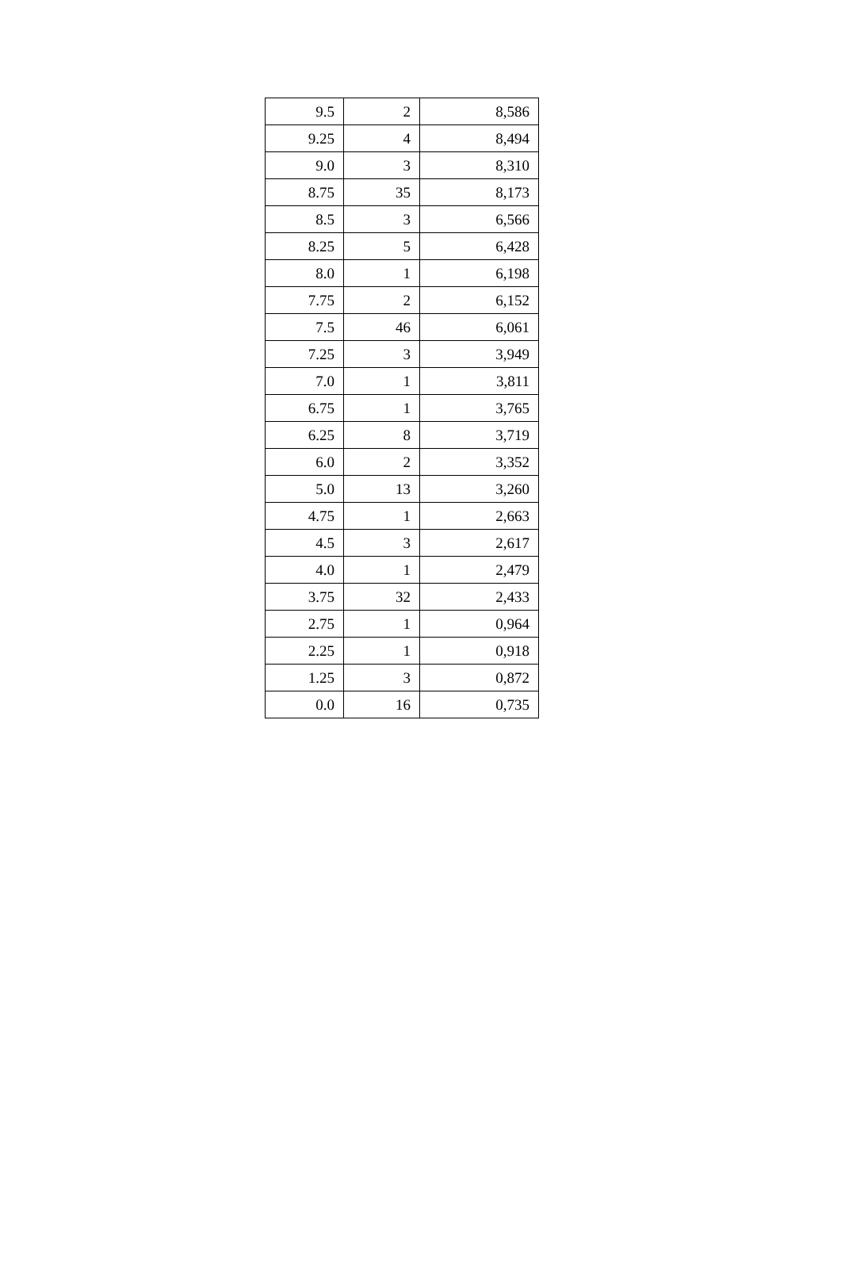| 9.5 | 2 | 8,586 |
| 9.25 | 4 | 8,494 |
| 9.0 | 3 | 8,310 |
| 8.75 | 35 | 8,173 |
| 8.5 | 3 | 6,566 |
| 8.25 | 5 | 6,428 |
| 8.0 | 1 | 6,198 |
| 7.75 | 2 | 6,152 |
| 7.5 | 46 | 6,061 |
| 7.25 | 3 | 3,949 |
| 7.0 | 1 | 3,811 |
| 6.75 | 1 | 3,765 |
| 6.25 | 8 | 3,719 |
| 6.0 | 2 | 3,352 |
| 5.0 | 13 | 3,260 |
| 4.75 | 1 | 2,663 |
| 4.5 | 3 | 2,617 |
| 4.0 | 1 | 2,479 |
| 3.75 | 32 | 2,433 |
| 2.75 | 1 | 0,964 |
| 2.25 | 1 | 0,918 |
| 1.25 | 3 | 0,872 |
| 0.0 | 16 | 0,735 |